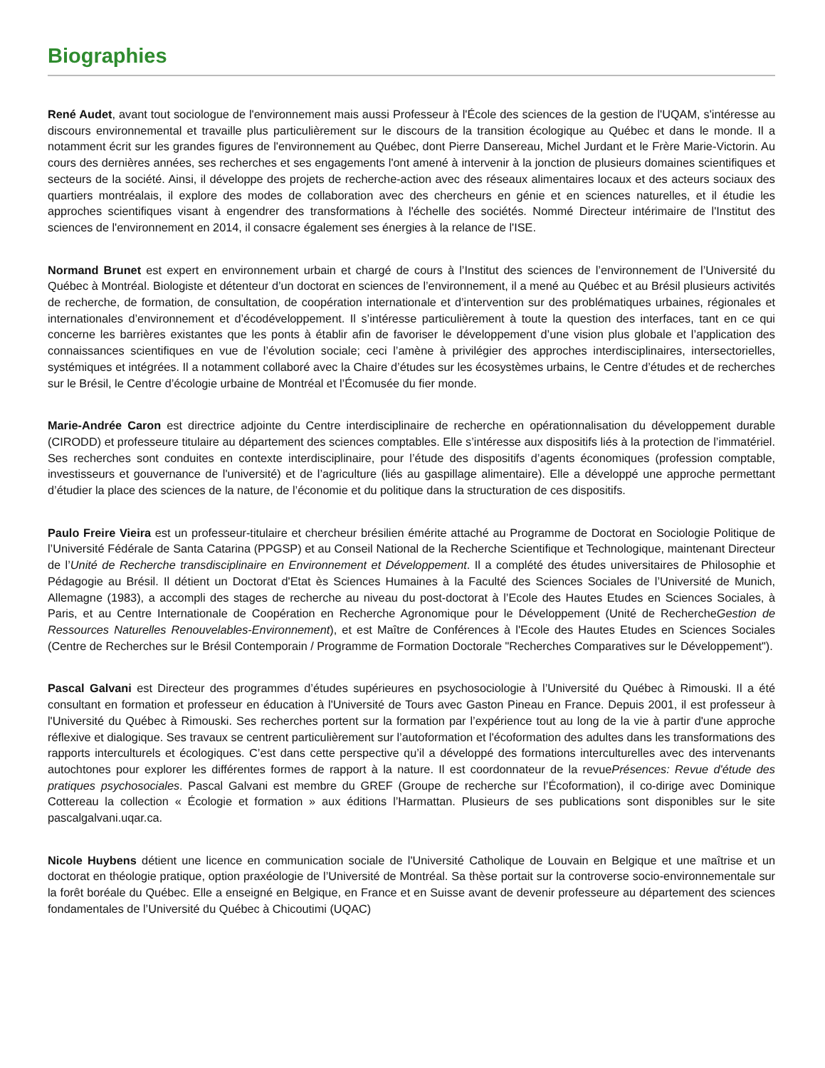Biographies
René Audet, avant tout sociologue de l'environnement mais aussi Professeur à l'École des sciences de la gestion de l'UQAM, s'intéresse au discours environnemental et travaille plus particulièrement sur le discours de la transition écologique au Québec et dans le monde. Il a notamment écrit sur les grandes figures de l'environnement au Québec, dont Pierre Dansereau, Michel Jurdant et le Frère Marie-Victorin. Au cours des dernières années, ses recherches et ses engagements l'ont amené à intervenir à la jonction de plusieurs domaines scientifiques et secteurs de la société. Ainsi, il développe des projets de recherche-action avec des réseaux alimentaires locaux et des acteurs sociaux des quartiers montréalais, il explore des modes de collaboration avec des chercheurs en génie et en sciences naturelles, et il étudie les approches scientifiques visant à engendrer des transformations à l'échelle des sociétés. Nommé Directeur intérimaire de l'Institut des sciences de l'environnement en 2014, il consacre également ses énergies à la relance de l'ISE.
Normand Brunet est expert en environnement urbain et chargé de cours à l’Institut des sciences de l’environnement de l’Université du Québec à Montréal. Biologiste et détenteur d’un doctorat en sciences de l’environnement, il a mené au Québec et au Brésil plusieurs activités de recherche, de formation, de consultation, de coopération internationale et d’intervention sur des problématiques urbaines, régionales et internationales d’environnement et d’écodéveloppement. Il s’intéresse particulièrement à toute la question des interfaces, tant en ce qui concerne les barrières existantes que les ponts à établir afin de favoriser le développement d’une vision plus globale et l’application des connaissances scientifiques en vue de l’évolution sociale; ceci l’amène à privilégier des approches interdisciplinaires, intersectorielles, systémiques et intégrées. Il a notamment collaboré avec la Chaire d’études sur les écosystèmes urbains, le Centre d’études et de recherches sur le Brésil, le Centre d’écologie urbaine de Montréal et l’Écomusée du fier monde.
Marie-Andrée Caron est directrice adjointe du Centre interdisciplinaire de recherche en opérationnalisation du développement durable (CIRODD) et professeure titulaire au département des sciences comptables. Elle s’intéresse aux dispositifs liés à la protection de l’immatériel. Ses recherches sont conduites en contexte interdisciplinaire, pour l’étude des dispositifs d’agents économiques (profession comptable, investisseurs et gouvernance de l'université) et de l’agriculture (liés au gaspillage alimentaire). Elle a développé une approche permettant d’étudier la place des sciences de la nature, de l’économie et du politique dans la structuration de ces dispositifs.
Paulo Freire Vieira est un professeur-titulaire et chercheur brésilien émérite attaché au Programme de Doctorat en Sociologie Politique de l’Université Fédérale de Santa Catarina (PPGSP) et au Conseil National de la Recherche Scientifique et Technologique, maintenant Directeur de l’Unité de Recherche transdisciplinaire en Environnement et Développement. Il a complété des études universitaires de Philosophie et Pédagogie au Brésil. Il détient un Doctorat d'Etat ès Sciences Humaines à la Faculté des Sciences Sociales de l’Université de Munich, Allemagne (1983), a accompli des stages de recherche au niveau du post-doctorat à l’Ecole des Hautes Etudes en Sciences Sociales, à Paris, et au Centre Internationale de Coopération en Recherche Agronomique pour le Développement (Unité de RechercheGestion de Ressources Naturelles Renouvelables-Environnement), et est Maître de Conférences à l'Ecole des Hautes Etudes en Sciences Sociales (Centre de Recherches sur le Brésil Contemporain / Programme de Formation Doctorale "Recherches Comparatives sur le Développement").
Pascal Galvani est Directeur des programmes d’études supérieures en psychosociologie à l’Université du Québec à Rimouski. Il a été consultant en formation et professeur en éducation à l'Université de Tours avec Gaston Pineau en France. Depuis 2001, il est professeur à l'Université du Québec à Rimouski. Ses recherches portent sur la formation par l’expérience tout au long de la vie à partir d'une approche réflexive et dialogique. Ses travaux se centrent particulièrement sur l’autoformation et l'écoformation des adultes dans les transformations des rapports interculturels et écologiques. C’est dans cette perspective qu’il a développé des formations interculturelles avec des intervenants autochtones pour explorer les différentes formes de rapport à la nature. Il est coordonnateur de la revuePrésences: Revue d'étude des pratiques psychosociales. Pascal Galvani est membre du GREF (Groupe de recherche sur l’Écoformation), il co-dirige avec Dominique Cottereau la collection « Écologie et formation » aux éditions l’Harmattan. Plusieurs de ses publications sont disponibles sur le site pascalgalvani.uqar.ca.
Nicole Huybens détient une licence en communication sociale de l'Université Catholique de Louvain en Belgique et une maîtrise et un doctorat en théologie pratique, option praxéologie de l’Université de Montréal. Sa thèse portait sur la controverse socio-environnementale sur la forêt boréale du Québec. Elle a enseigné en Belgique, en France et en Suisse avant de devenir professeure au département des sciences fondamentales de l’Université du Québec à Chicoutimi (UQAC)